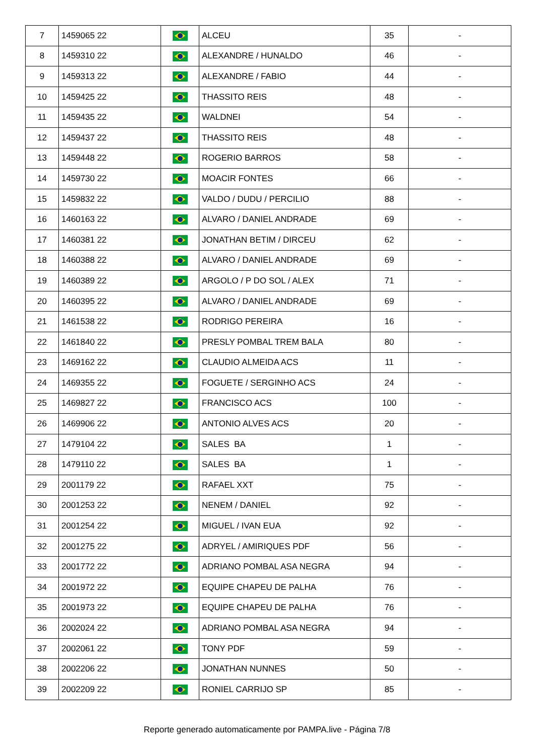| 7 | 1459065 22 | | ALCEU | 35 | - |
| 8 | 1459310 22 | | ALEXANDRE / HUNALDO | 46 | - |
| 9 | 1459313 22 | | ALEXANDRE / FABIO | 44 | - |
| 10 | 1459425 22 | | THASSITO REIS | 48 | - |
| 11 | 1459435 22 | | WALDNEI | 54 | - |
| 12 | 1459437 22 | | THASSITO REIS | 48 | - |
| 13 | 1459448 22 | | ROGERIO BARROS | 58 | - |
| 14 | 1459730 22 | | MOACIR FONTES | 66 | - |
| 15 | 1459832 22 | | VALDO / DUDU / PERCILIO | 88 | - |
| 16 | 1460163 22 | | ALVARO / DANIEL ANDRADE | 69 | - |
| 17 | 1460381 22 | | JONATHAN BETIM / DIRCEU | 62 | - |
| 18 | 1460388 22 | | ALVARO / DANIEL ANDRADE | 69 | - |
| 19 | 1460389 22 | | ARGOLO / P DO SOL / ALEX | 71 | - |
| 20 | 1460395 22 | | ALVARO / DANIEL ANDRADE | 69 | - |
| 21 | 1461538 22 | | RODRIGO PEREIRA | 16 | - |
| 22 | 1461840 22 | | PRESLY POMBAL TREM BALA | 80 | - |
| 23 | 1469162 22 | | CLAUDIO ALMEIDA ACS | 11 | - |
| 24 | 1469355 22 | | FOGUETE / SERGINHO ACS | 24 | - |
| 25 | 1469827 22 | | FRANCISCO ACS | 100 | - |
| 26 | 1469906 22 | | ANTONIO ALVES ACS | 20 | - |
| 27 | 1479104 22 | | SALES BA | 1 | - |
| 28 | 1479110 22 | | SALES BA | 1 | - |
| 29 | 2001179 22 | | RAFAEL XXT | 75 | - |
| 30 | 2001253 22 | | NENEM / DANIEL | 92 | - |
| 31 | 2001254 22 | | MIGUEL / IVAN EUA | 92 | - |
| 32 | 2001275 22 | | ADRYEL / AMIRIQUES PDF | 56 | - |
| 33 | 2001772 22 | | ADRIANO POMBAL ASA NEGRA | 94 | - |
| 34 | 2001972 22 | | EQUIPE CHAPEU DE PALHA | 76 | - |
| 35 | 2001973 22 | | EQUIPE CHAPEU DE PALHA | 76 | - |
| 36 | 2002024 22 | | ADRIANO POMBAL ASA NEGRA | 94 | - |
| 37 | 2002061 22 | | TONY PDF | 59 | - |
| 38 | 2002206 22 | | JONATHAN NUNNES | 50 | - |
| 39 | 2002209 22 | | RONIEL CARRIJO SP | 85 | - |
Reporte generado automaticamente por PAMPA.live - Página 7/8